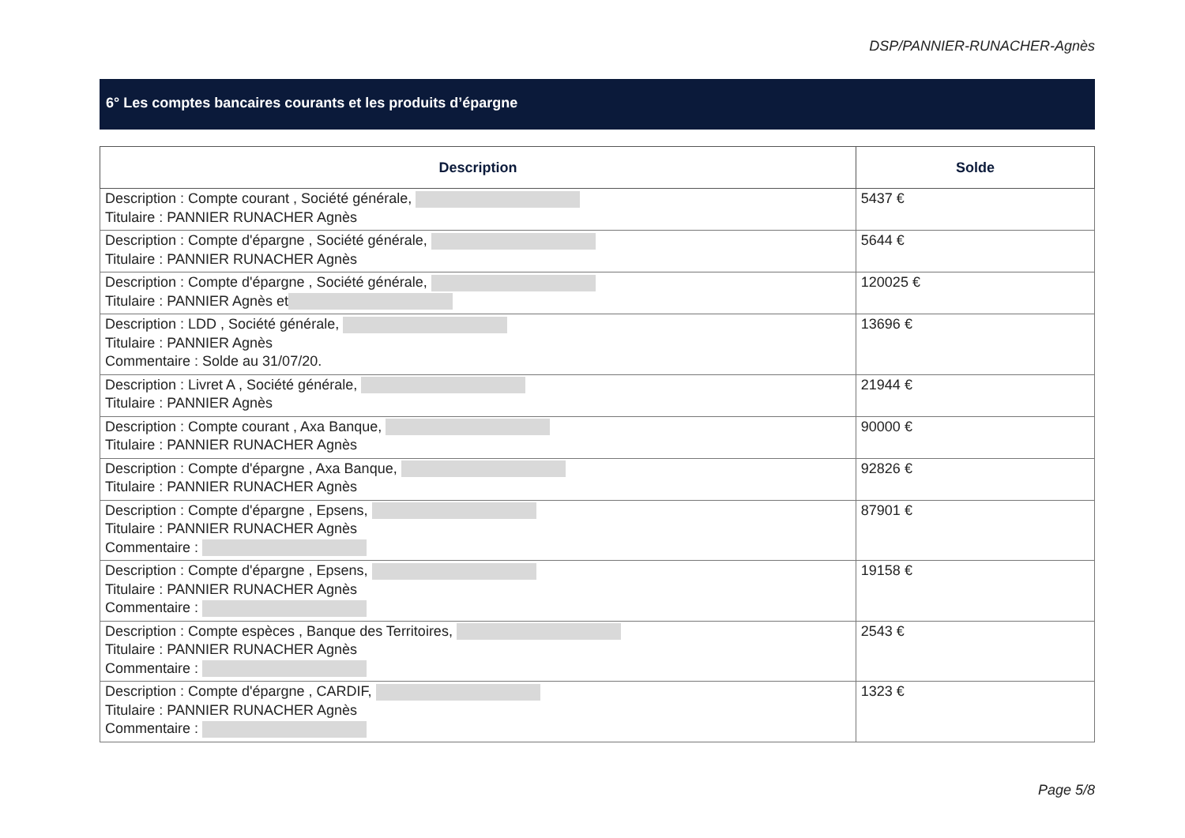DSP/PANNIER-RUNACHER-Agnès
6° Les comptes bancaires courants et les produits d’épargne
| Description | Solde |
| --- | --- |
| Description : Compte courant , Société générale, Titulaire : PANNIER RUNACHER Agnès | 5437 € |
| Description : Compte d'épargne , Société générale, Titulaire : PANNIER RUNACHER Agnès | 5644 € |
| Description : Compte d'épargne , Société générale, Titulaire : PANNIER Agnès et | 120025 € |
| Description : LDD , Société générale, Titulaire : PANNIER Agnès Commentaire : Solde au 31/07/20. | 13696 € |
| Description : Livret A , Société générale, Titulaire : PANNIER Agnès | 21944 € |
| Description : Compte courant , Axa Banque, Titulaire : PANNIER RUNACHER Agnès | 90000 € |
| Description : Compte d'épargne , Axa Banque, Titulaire : PANNIER RUNACHER Agnès | 92826 € |
| Description : Compte d'épargne , Epsens, Titulaire : PANNIER RUNACHER Agnès Commentaire : | 87901 € |
| Description : Compte d'épargne , Epsens, Titulaire : PANNIER RUNACHER Agnès Commentaire : | 19158 € |
| Description : Compte espèces , Banque des Territoires, Titulaire : PANNIER RUNACHER Agnès Commentaire : | 2543 € |
| Description : Compte d'épargne , CARDIF, Titulaire : PANNIER RUNACHER Agnès Commentaire : | 1323 € |
Page 5/8